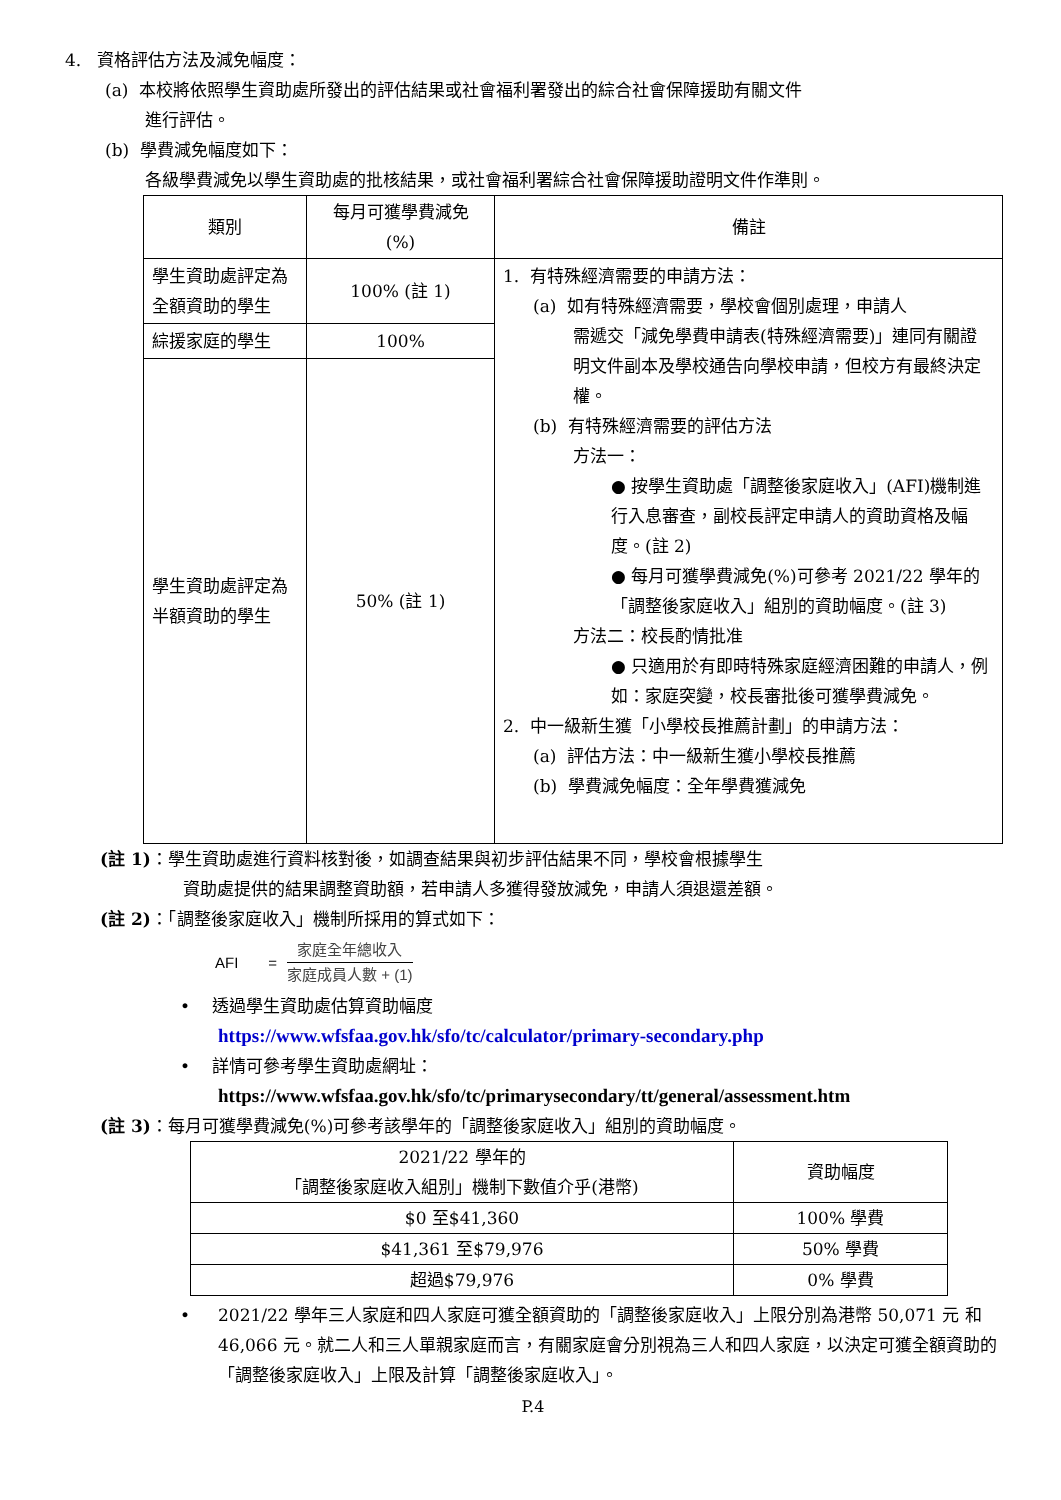4. 資格評估方法及減免幅度：
(a) 本校將依照學生資助處所發出的評估結果或社會福利署發出的綜合社會保障援助有關文件
進行評估。
(b) 學費減免幅度如下：
各級學費減免以學生資助處的批核結果，或社會福利署綜合社會保障援助證明文件作準則。
| 類別 | 每月可獲學費減免 (%) | 備註 |
| --- | --- | --- |
| 學生資助處評定為 全額資助的學生 | 100% (註 1) | 1. 有特殊經濟需要的申請方法： (a) 如有特殊經濟需要，學校會個別處理，申請人 需遞交「減免學費申請表(特殊經濟需要)」連同有關證明文件副本及學校通告向學校申請，但校方有最終決定權。 (b) 有特殊經濟需要的評估方法 方法一： ● 按學生資助處「調整後家庭收入」(AFI)機制進行入息審查，副校長評定申請人的資助資格及幅度。(註 2) ● 每月可獲學費減免(%)可參考 2021/22 學年的「調整後家庭收入」組別的資助幅度。(註 3) 方法二：校長酌情批准 ● 只適用於有即時特殊家庭經濟困難的申請人，例如：家庭突變，校長審批後可獲學費減免。 2. 中一級新生獲「小學校長推薦計劃」的申請方法： (a) 評估方法：中一級新生獲小學校長推薦 (b) 學費減免幅度：全年學費獲減免 |
| 綜援家庭的學生 | 100% | |
| 學生資助處評定為 半額資助的學生 | 50% (註 1) | |
(註 1)：學生資助處進行資料核對後，如調查結果與初步評估結果不同，學校會根據學生
資助處提供的結果調整資助額，若申請人多獲得發放減免，申請人須退還差額。
(註 2)：「調整後家庭收入」機制所採用的算式如下：
AFI = 家庭全年總收入 家庭成員人數 + (1)
• 透過學生資助處估算資助幅度
https://www.wfsfaa.gov.hk/sfo/tc/calculator/primary-secondary.php
• 詳情可參考學生資助處網址：
https://www.wfsfaa.gov.hk/sfo/tc/primarysecondary/tt/general/assessment.htm
(註 3)：每月可獲學費減免(%)可參考該學年的「調整後家庭收入」組別的資助幅度。
| 2021/22 學年的 「調整後家庭收入組別」機制下數值介乎(港幣) | 資助幅度 |
| --- | --- |
| $0 至$41,360 | 100% 學費 |
| $41,361 至$79,976 | 50% 學費 |
| 超過$79,976 | 0% 學費 |
• 2021/22 學年三人家庭和四人家庭可獲全額資助的「調整後家庭收入」上限分別為港幣 50,071 元 和 46,066 元。就二人和三人單親家庭而言，有關家庭會分別視為三人和四人家庭，以決定可獲全額資助的「調整後家庭收入」上限及計算「調整後家庭收入」。
P.4